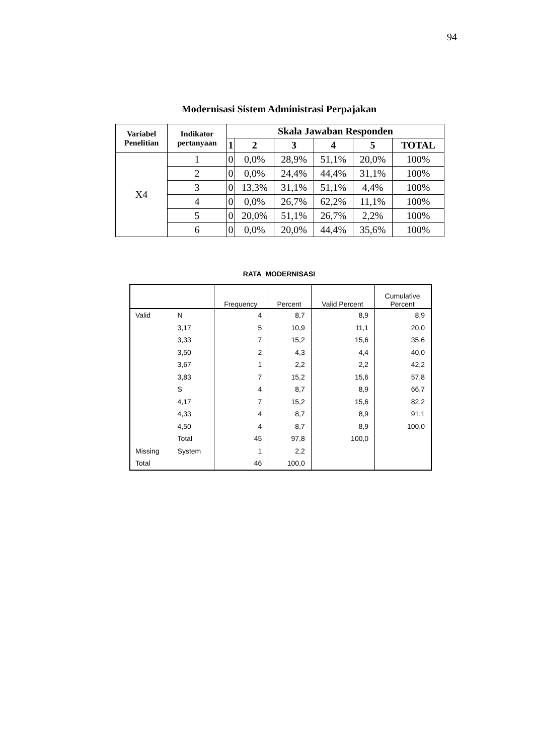94
Modernisasi Sistem Administrasi Perpajakan
| Variabel Penelitian | Indikator pertanyaan | Skala Jawaban Responden | | | | | |
| --- | --- | --- | --- | --- | --- | --- | --- |
| | | 1 | 2 | 3 | 4 | 5 | TOTAL |
| X4 | 1 | 0 | 0,0% | 28,9% | 51,1% | 20,0% | 100% |
| | 2 | 0 | 0,0% | 24,4% | 44,4% | 31,1% | 100% |
| | 3 | 0 | 13,3% | 31,1% | 51,1% | 4,4% | 100% |
| | 4 | 0 | 0,0% | 26,7% | 62,2% | 11,1% | 100% |
| | 5 | 0 | 20,0% | 51,1% | 26,7% | 2,2% | 100% |
| | 6 | 0 | 0,0% | 20,0% | 44,4% | 35,6% | 100% |
RATA_MODERNISASI
| | | Frequency | Percent | Valid Percent | Cumulative Percent |
| --- | --- | --- | --- | --- | --- |
| Valid | N | 4 | 8,7 | 8,9 | 8,9 |
| | 3,17 | 5 | 10,9 | 11,1 | 20,0 |
| | 3,33 | 7 | 15,2 | 15,6 | 35,6 |
| | 3,50 | 2 | 4,3 | 4,4 | 40,0 |
| | 3,67 | 1 | 2,2 | 2,2 | 42,2 |
| | 3,83 | 7 | 15,2 | 15,6 | 57,8 |
| | S | 4 | 8,7 | 8,9 | 66,7 |
| | 4,17 | 7 | 15,2 | 15,6 | 82,2 |
| | 4,33 | 4 | 8,7 | 8,9 | 91,1 |
| | 4,50 | 4 | 8,7 | 8,9 | 100,0 |
| | Total | 45 | 97,8 | 100,0 | |
| Missing | System | 1 | 2,2 | | |
| Total | | 46 | 100,0 | | |